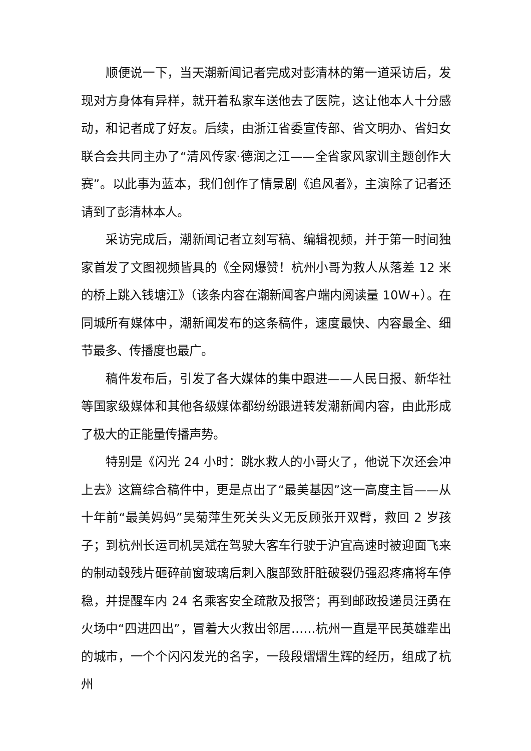顺便说一下，当天潮新闻记者完成对彭清林的第一道采访后，发现对方身体有异样，就开着私家车送他去了医院，这让他本人十分感动，和记者成了好友。后续，由浙江省委宣传部、省文明办、省妇女联合会共同主办了“清风传家·德润之江——全省家风家训主题创作大赛”。以此事为蓝本，我们创作了情景剧《追风者》，主演除了记者还请到了彭清林本人。
采访完成后，潮新闻记者立刻写稿、编辑视频，并于第一时间独家首发了文图视频皆具的《全网爆赞！杭州小哥为救人从落差 12 米的桥上跳入钱塘江》（该条内容在潮新闻客户端内阅读量 10W+）。在同城所有媒体中，潮新闻发布的这条稿件，速度最快、内容最全、细节最多、传播度也最广。
稿件发布后，引发了各大媒体的集中跟进——人民日报、新华社等国家级媒体和其他各级媒体都纷纷跟进转发潮新闻内容，由此形成了极大的正能量传播声势。
特别是《闪光 24 小时：跳水救人的小哥火了，他说下次还会冲上去》这篇综合稿件中，更是点出了“最美基因”这一高度主旨——从十年前“最美妈妈”吴菊萍生死关头义无反顾张开双臂，救回 2 岁孩子；到杭州长运司机吴斌在驾驶大客车行驶于沪宜高速时被迎面飞来的制动毂残片砸碎前窗玻璃后刺入腹部致肝脏破裂仍强忍疼痛将车停稳，并提醒车内 24 名乘客安全疏散及报警；再到邮政投递员汪勇在火场中“四进四出”，冒着大火救出邻居……杭州一直是平民英雄辈出的城市，一个个闪闪发光的名字，一段段熠熠生辉的经历，组成了杭州